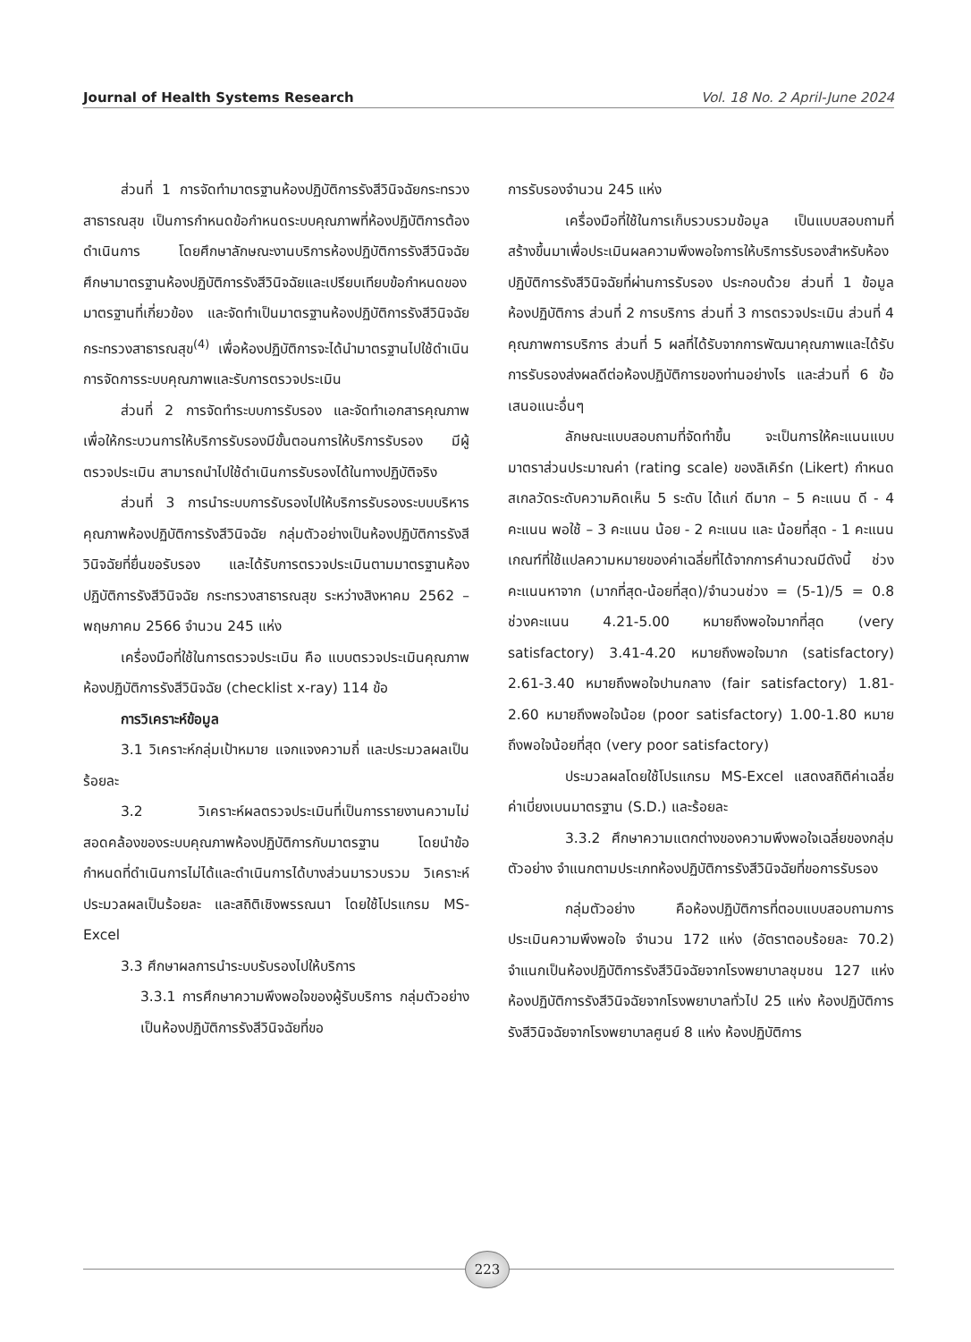Journal of Health Systems Research Vol. 18 No. 2 April-June 2024
ส่วนที่ 1 การจัดทำมาตรฐานห้องปฏิบัติการรังสีวินิจฉัยกระทรวงสาธารณสุข เป็นการกำหนดข้อกำหนดระบบคุณภาพที่ห้องปฏิบัติการต้องดำเนินการ โดยศึกษาลักษณะงานบริการห้องปฏิบัติการรังสีวินิจฉัย ศึกษามาตรฐานห้องปฏิบัติการรังสีวินิจฉัยและเปรียบเทียบข้อกำหนดของมาตรฐานที่เกี่ยวข้อง และจัดทำเป็นมาตรฐานห้องปฏิบัติการรังสีวินิจฉัยกระทรวงสาธารณสุข<sup>(4)</sup> เพื่อห้องปฏิบัติการจะได้นำมาตรฐานไปใช้ดำเนินการจัดการระบบคุณภาพและรับการตรวจประเมิน
ส่วนที่ 2 การจัดทำระบบการรับรอง และจัดทำเอกสารคุณภาพ เพื่อให้กระบวนการให้บริการรับรองมีขั้นตอนการให้บริการรับรอง มีผู้ตรวจประเมิน สามารถนำไปใช้ดำเนินการรับรองได้ในทางปฏิบัติจริง
ส่วนที่ 3 การนำระบบการรับรองไปให้บริการรับรองระบบบริหารคุณภาพห้องปฏิบัติการรังสีวินิจฉัย กลุ่มตัวอย่างเป็นห้องปฏิบัติการรังสีวินิจฉัยที่ยื่นขอรับรอง และได้รับการตรวจประเมินตามมาตรฐานห้องปฏิบัติการรังสีวินิจฉัย กระทรวงสาธารณสุข ระหว่างสิงหาคม 2562 – พฤษภาคม 2566 จำนวน 245 แห่ง
เครื่องมือที่ใช้ในการตรวจประเมิน คือ แบบตรวจประเมินคุณภาพห้องปฏิบัติการรังสีวินิจฉัย (checklist x-ray) 114 ข้อ
การวิเคราะห์ข้อมูล
3.1 วิเคราะห์กลุ่มเป้าหมาย แจกแจงความถี่ และประมวลผลเป็นร้อยละ
3.2 วิเคราะห์ผลตรวจประเมินที่เป็นการรายงานความไม่สอดคล้องของระบบคุณภาพห้องปฏิบัติการกับมาตรฐาน โดยนำข้อกำหนดที่ดำเนินการไม่ได้และดำเนินการได้บางส่วนมารวบรวม วิเคราะห์ ประมวลผลเป็นร้อยละ และสถิติเชิงพรรณนา โดยใช้โปรแกรม MS-Excel
3.3 ศึกษาผลการนำระบบรับรองไปให้บริการ
3.3.1 การศึกษาความพึงพอใจของผู้รับบริการ กลุ่มตัวอย่างเป็นห้องปฏิบัติการรังสีวินิจฉัยที่ขอ
การรับรองจำนวน 245 แห่ง
เครื่องมือที่ใช้ในการเก็บรวบรวมข้อมูล เป็นแบบสอบถามที่สร้างขึ้นมาเพื่อประเมินผลความพึงพอใจการให้บริการรับรองสำหรับห้องปฏิบัติการรังสีวินิจฉัยที่ผ่านการรับรอง ประกอบด้วย ส่วนที่ 1 ข้อมูลห้องปฏิบัติการ ส่วนที่ 2 การบริการ ส่วนที่ 3 การตรวจประเมิน ส่วนที่ 4 คุณภาพการบริการ ส่วนที่ 5 ผลที่ได้รับจากการพัฒนาคุณภาพและได้รับการรับรองส่งผลดีต่อห้องปฏิบัติการของท่านอย่างไร และส่วนที่ 6 ข้อเสนอแนะอื่นๆ
ลักษณะแบบสอบถามที่จัดทำขึ้น จะเป็นการให้คะแนนแบบมาตราส่วนประมาณค่า (rating scale) ของลิเคิร์ท (Likert) กำหนดสเกลวัดระดับความคิดเห็น 5 ระดับ ได้แก่ ดีมาก – 5 คะแนน ดี - 4 คะแนน พอใช้ – 3 คะแนน น้อย - 2 คะแนน และ น้อยที่สุด - 1 คะแนน เกณฑ์ที่ใช้แปลความหมายของค่าเฉลี่ยที่ได้จากการคำนวณมีดังนี้ ช่วงคะแนนหาจาก (มากที่สุด-น้อยที่สุด)/จำนวนช่วง = (5-1)/5 = 0.8 ช่วงคะแนน 4.21-5.00 หมายถึงพอใจมากที่สุด (very satisfactory) 3.41-4.20 หมายถึงพอใจมาก (satisfactory) 2.61-3.40 หมายถึงพอใจปานกลาง (fair satisfactory) 1.81-2.60 หมายถึงพอใจน้อย (poor satisfactory) 1.00-1.80 หมายถึงพอใจน้อยที่สุด (very poor satisfactory)
ประมวลผลโดยใช้โปรแกรม MS-Excel แสดงสถิติค่าเฉลี่ย ค่าเบี่ยงเบนมาตรฐาน (S.D.) และร้อยละ
3.3.2 ศึกษาความแตกต่างของความพึงพอใจเฉลี่ยของกลุ่มตัวอย่าง จำแนกตามประเภทห้องปฏิบัติการรังสีวินิจฉัยที่ขอการรับรอง
กลุ่มตัวอย่าง คือห้องปฏิบัติการที่ตอบแบบสอบถามการประเมินความพึงพอใจ จำนวน 172 แห่ง (อัตราตอบร้อยละ 70.2) จำแนกเป็นห้องปฏิบัติการรังสีวินิจฉัยจากโรงพยาบาลชุมชน 127 แห่ง ห้องปฏิบัติการรังสีวินิจฉัยจากโรงพยาบาลทั่วไป 25 แห่ง ห้องปฏิบัติการรังสีวินิจฉัยจากโรงพยาบาลศูนย์ 8 แห่ง ห้องปฏิบัติการ
223